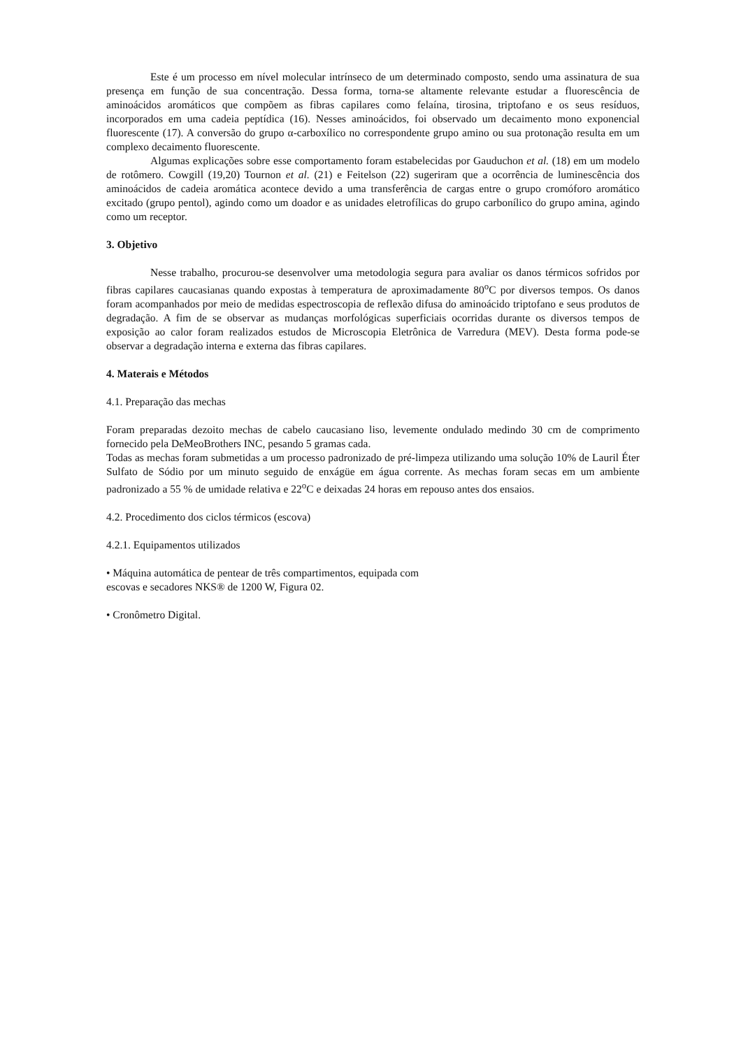Este é um processo em nível molecular intrínseco de um determinado composto, sendo uma assinatura de sua presença em função de sua concentração. Dessa forma, torna-se altamente relevante estudar a fluorescência de aminoácidos aromáticos que compõem as fibras capilares como felaína, tirosina, triptofano e os seus resíduos, incorporados em uma cadeia peptídica (16). Nesses aminoácidos, foi observado um decaimento mono exponencial fluorescente (17). A conversão do grupo α-carboxílico no correspondente grupo amino ou sua protonação resulta em um complexo decaimento fluorescente.
Algumas explicações sobre esse comportamento foram estabelecidas por Gauduchon et al. (18) em um modelo de rotômero. Cowgill (19,20) Tournon et al. (21) e Feitelson (22) sugeriram que a ocorrência de luminescência dos aminoácidos de cadeia aromática acontece devido a uma transferência de cargas entre o grupo cromóforo aromático excitado (grupo pentol), agindo como um doador e as unidades eletrofílicas do grupo carbonílico do grupo amina, agindo como um receptor.
3. Objetivo
Nesse trabalho, procurou-se desenvolver uma metodologia segura para avaliar os danos térmicos sofridos por fibras capilares caucasianas quando expostas à temperatura de aproximadamente 80<sup>o</sup>C por diversos tempos. Os danos foram acompanhados por meio de medidas espectroscopia de reflexão difusa do aminoácido triptofano e seus produtos de degradação. A fim de se observar as mudanças morfológicas superficiais ocorridas durante os diversos tempos de exposição ao calor foram realizados estudos de Microscopia Eletrônica de Varredura (MEV). Desta forma pode-se observar a degradação interna e externa das fibras capilares.
4. Materais e Métodos
4.1. Preparação das mechas
Foram preparadas dezoito mechas de cabelo caucasiano liso, levemente ondulado medindo 30 cm de comprimento fornecido pela DeMeoBrothers INC, pesando 5 gramas cada.
Todas as mechas foram submetidas a um processo padronizado de pré-limpeza utilizando uma solução 10% de Lauril Éter Sulfato de Sódio por um minuto seguido de enxágüe em água corrente. As mechas foram secas em um ambiente padronizado a 55 % de umidade relativa e 22<sup>o</sup>C e deixadas 24 horas em repouso antes dos ensaios.
4.2. Procedimento dos ciclos térmicos (escova)
4.2.1. Equipamentos utilizados
• Máquina automática de pentear de três compartimentos, equipada com
escovas e secadores NKS® de 1200 W, Figura 02.
• Cronômetro Digital.